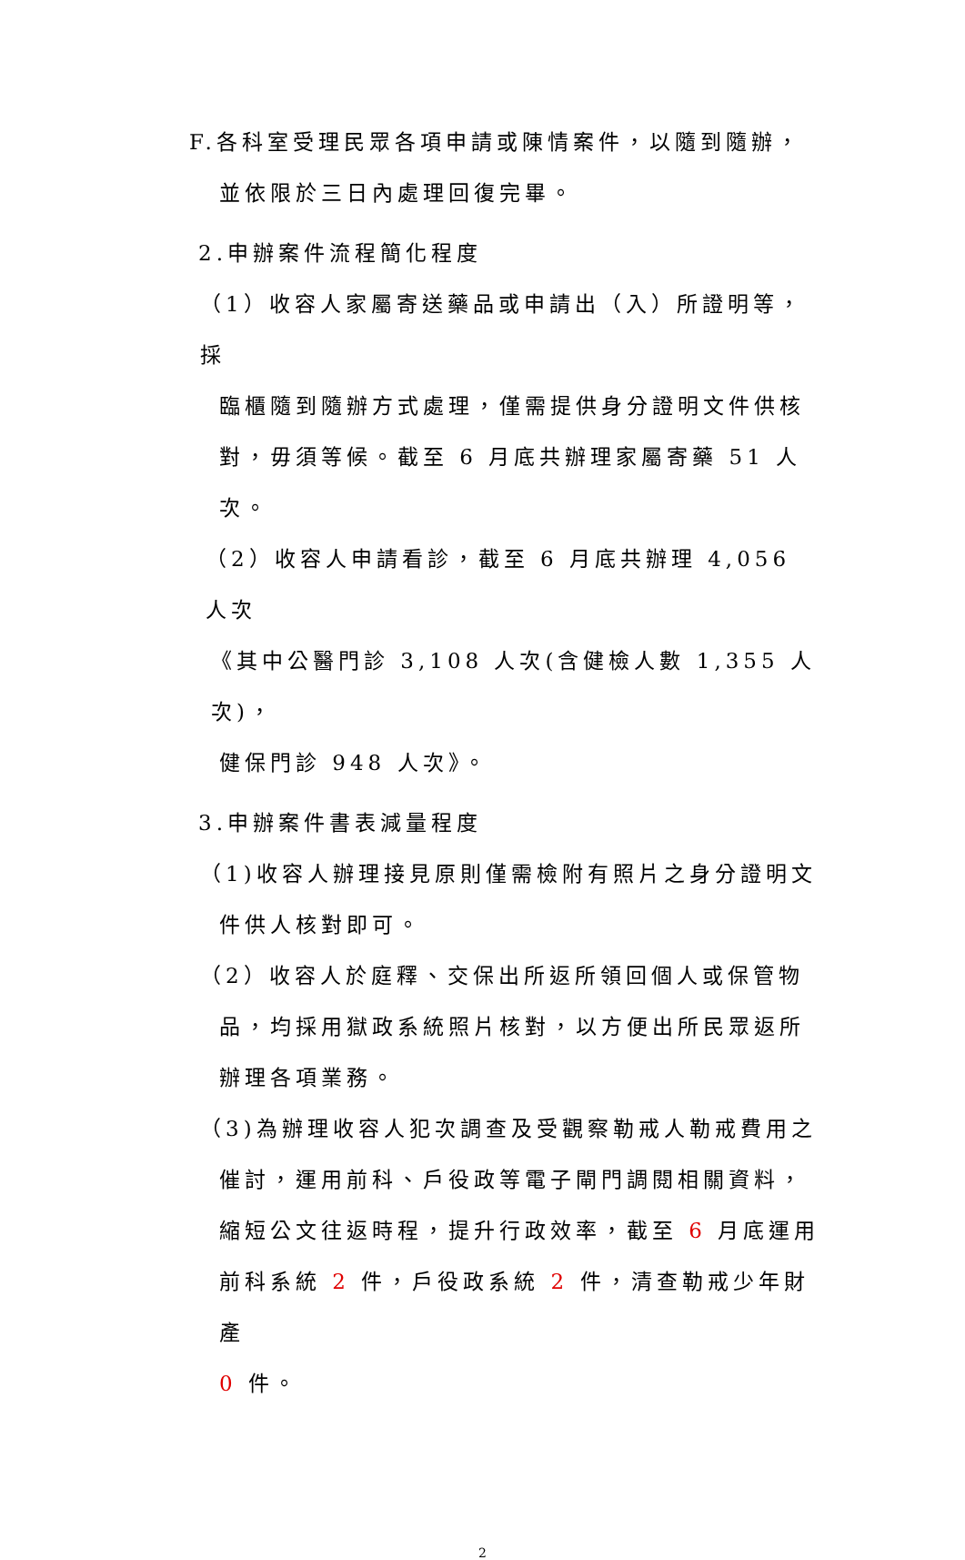F.各科室受理民眾各項申請或陳情案件，以隨到隨辦，
並依限於三日內處理回復完畢。
2.申辦案件流程簡化程度
（1）收容人家屬寄送藥品或申請出（入）所證明等，採
臨櫃隨到隨辦方式處理，僅需提供身分證明文件供核
對，毋須等候。截至 6 月底共辦理家屬寄藥 51 人次。
（2）收容人申請看診，截至 6 月底共辦理 4,056 人次
《其中公醫門診 3,108 人次(含健檢人數 1,355 人次)，
健保門診 948 人次》。
3.申辦案件書表減量程度
（1)收容人辦理接見原則僅需檢附有照片之身分證明文
件供人核對即可。
（2）收容人於庭釋、交保出所返所領回個人或保管物
品，均採用獄政系統照片核對，以方便出所民眾返所
辦理各項業務。
（3)為辦理收容人犯次調查及受觀察勒戒人勒戒費用之
催討，運用前科、戶役政等電子閘門調閱相關資料，
縮短公文往返時程，提升行政效率，截至 6 月底運用
前科系統 2 件，戶役政系統 2 件，清查勒戒少年財產
0 件。
2